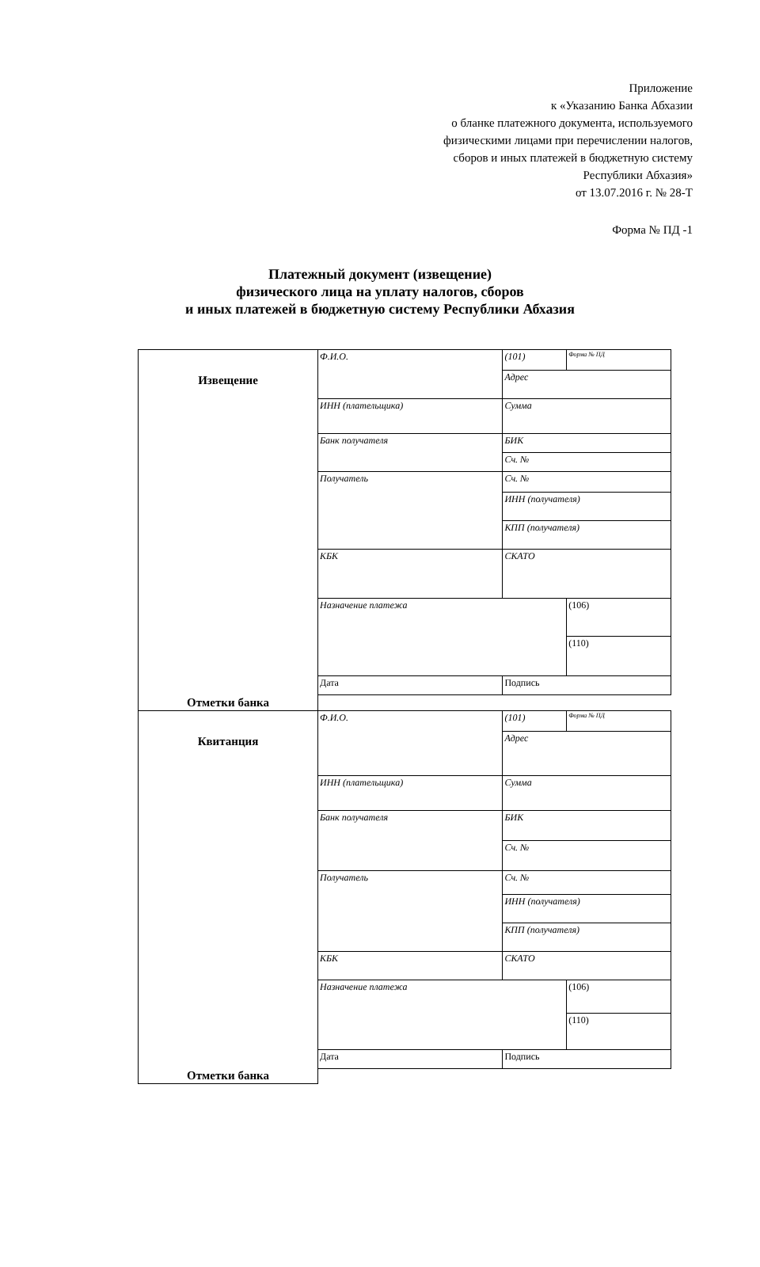Приложение
к «Указанию Банка Абхазии
о бланке платежного документа, используемого
физическими лицами при перечислении налогов,
сборов и иных платежей в бюджетную систему
Республики Абхазия»
от 13.07.2016 г. № 28-Т
Форма № ПД -1
Платежный документ (извещение)
физического лица на уплату налогов, сборов
и иных платежей в бюджетную систему Республики Абхазия
| Извещение | Ф.И.О. | (101) | Форма № ПД |
| | | Адрес | |
| | ИНН (плательщика) | Сумма | |
| | Банк получателя | БИК | |
| | | Сч. № | |
| | Получатель | Сч. № | |
| | | ИНН (получателя) | |
| | | КПП (получателя) | |
| | КБК | СКАТО | |
| | Назначение платежа | | (106) |
| | | | (110) |
| | Дата | Подпись | |
| Отметки банка | | | |
| Квитанция | Ф.И.О. | (101) | Форма № ПД |
| | | Адрес | |
| | ИНН (плательщика) | Сумма | |
| | Банк получателя | БИК | |
| | | Сч. № | |
| | Получатель | Сч. № | |
| | | ИНН (получателя) | |
| | | КПП (получателя) | |
| | КБК | СКАТО | |
| | Назначение платежа | | (106) |
| | | | (110) |
| | Дата | Подпись | |
| Отметки банка | | | |